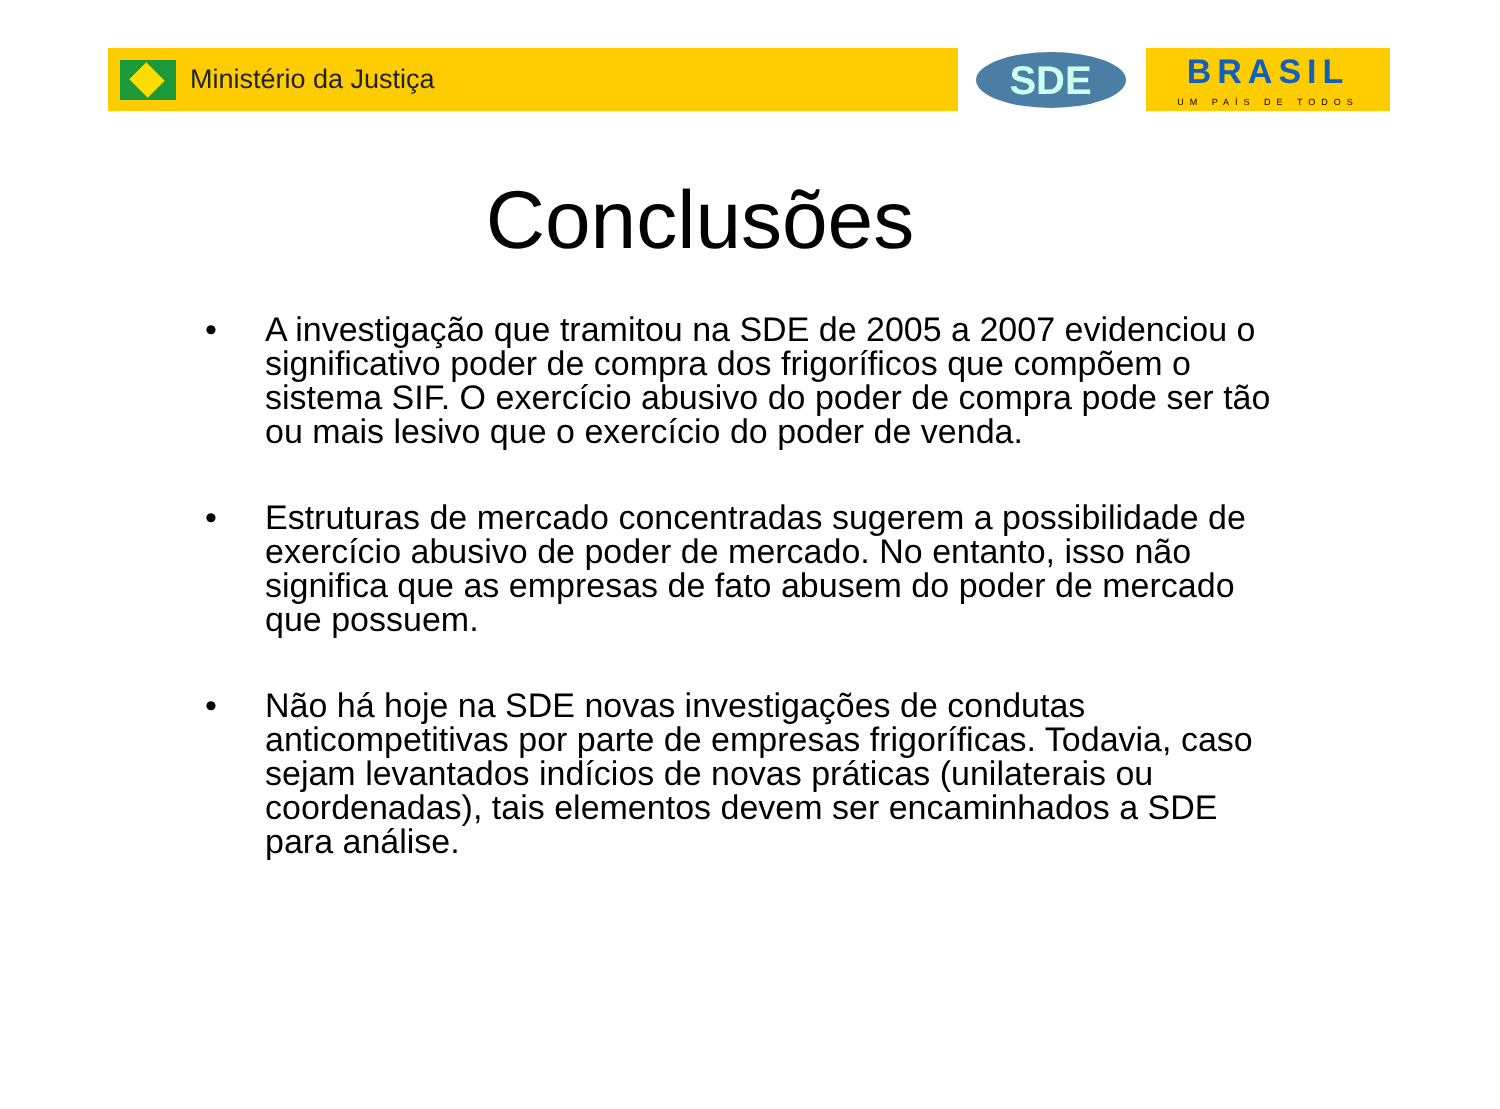Ministério da Justiça
SDE
BRASIL
UM PAÍS DE TODOS
Conclusões
• A investigação que tramitou na SDE de 2005 a 2007 evidenciou o significativo poder de compra dos frigoríficos que compõem o sistema SIF. O exercício abusivo do poder de compra pode ser tão ou mais lesivo que o exercício do poder de venda.
• Estruturas de mercado concentradas sugerem a possibilidade de exercício abusivo de poder de mercado. No entanto, isso não significa que as empresas de fato abusem do poder de mercado que possuem.
• Não há hoje na SDE novas investigações de condutas anticompetitivas por parte de empresas frigoríficas. Todavia, caso sejam levantados indícios de novas práticas (unilaterais ou coordenadas), tais elementos devem ser encaminhados a SDE para análise.